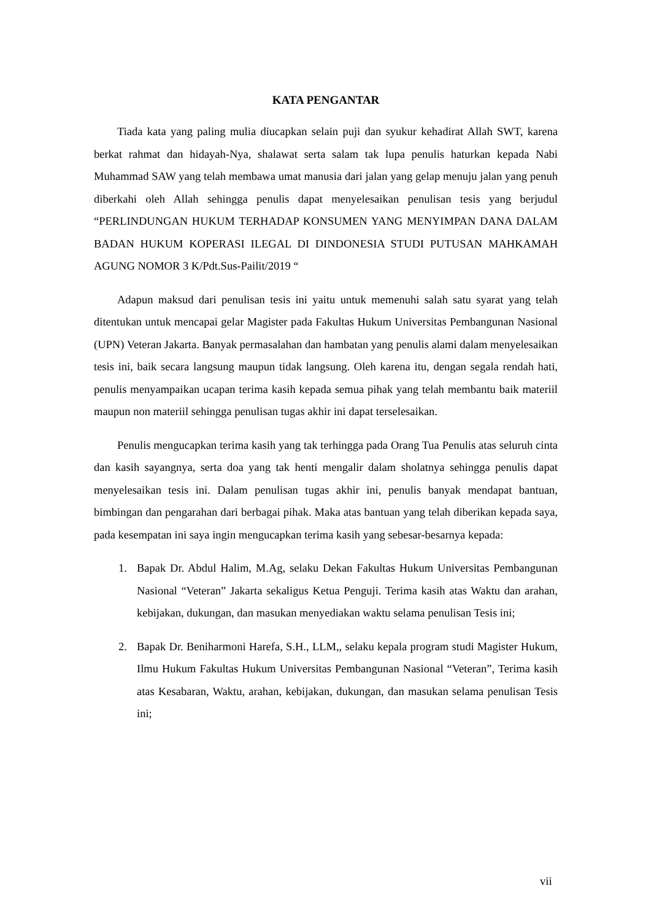KATA PENGANTAR
Tiada kata yang paling mulia diucapkan selain puji dan syukur kehadirat Allah SWT, karena berkat rahmat dan hidayah-Nya, shalawat serta salam tak lupa penulis haturkan kepada Nabi Muhammad SAW yang telah membawa umat manusia dari jalan yang gelap menuju jalan yang penuh diberkahi oleh Allah sehingga penulis dapat menyelesaikan penulisan tesis yang berjudul “PERLINDUNGAN HUKUM TERHADAP KONSUMEN YANG MENYIMPAN DANA DALAM BADAN HUKUM KOPERASI ILEGAL DI DINDONESIA STUDI PUTUSAN MAHKAMAH AGUNG NOMOR 3 K/Pdt.Sus-Pailit/2019 “
Adapun maksud dari penulisan tesis ini yaitu untuk memenuhi salah satu syarat yang telah ditentukan untuk mencapai gelar Magister pada Fakultas Hukum Universitas Pembangunan Nasional (UPN) Veteran Jakarta. Banyak permasalahan dan hambatan yang penulis alami dalam menyelesaikan tesis ini, baik secara langsung maupun tidak langsung. Oleh karena itu, dengan segala rendah hati, penulis menyampaikan ucapan terima kasih kepada semua pihak yang telah membantu baik materiil maupun non materiil sehingga penulisan tugas akhir ini dapat terselesaikan.
Penulis mengucapkan terima kasih yang tak terhingga pada Orang Tua Penulis atas seluruh cinta dan kasih sayangnya, serta doa yang tak henti mengalir dalam sholatnya sehingga penulis dapat menyelesaikan tesis ini. Dalam penulisan tugas akhir ini, penulis banyak mendapat bantuan, bimbingan dan pengarahan dari berbagai pihak. Maka atas bantuan yang telah diberikan kepada saya, pada kesempatan ini saya ingin mengucapkan terima kasih yang sebesar-besarnya kepada:
1. Bapak Dr. Abdul Halim, M.Ag, selaku Dekan Fakultas Hukum Universitas Pembangunan Nasional “Veteran” Jakarta sekaligus Ketua Penguji. Terima kasih atas Waktu dan arahan, kebijakan, dukungan, dan masukan menyediakan waktu selama penulisan Tesis ini;
2. Bapak Dr. Beniharmoni Harefa, S.H., LLM,, selaku kepala program studi Magister Hukum, Ilmu Hukum Fakultas Hukum Universitas Pembangunan Nasional “Veteran”, Terima kasih atas Kesabaran, Waktu, arahan, kebijakan, dukungan, dan masukan selama penulisan Tesis ini;
vii